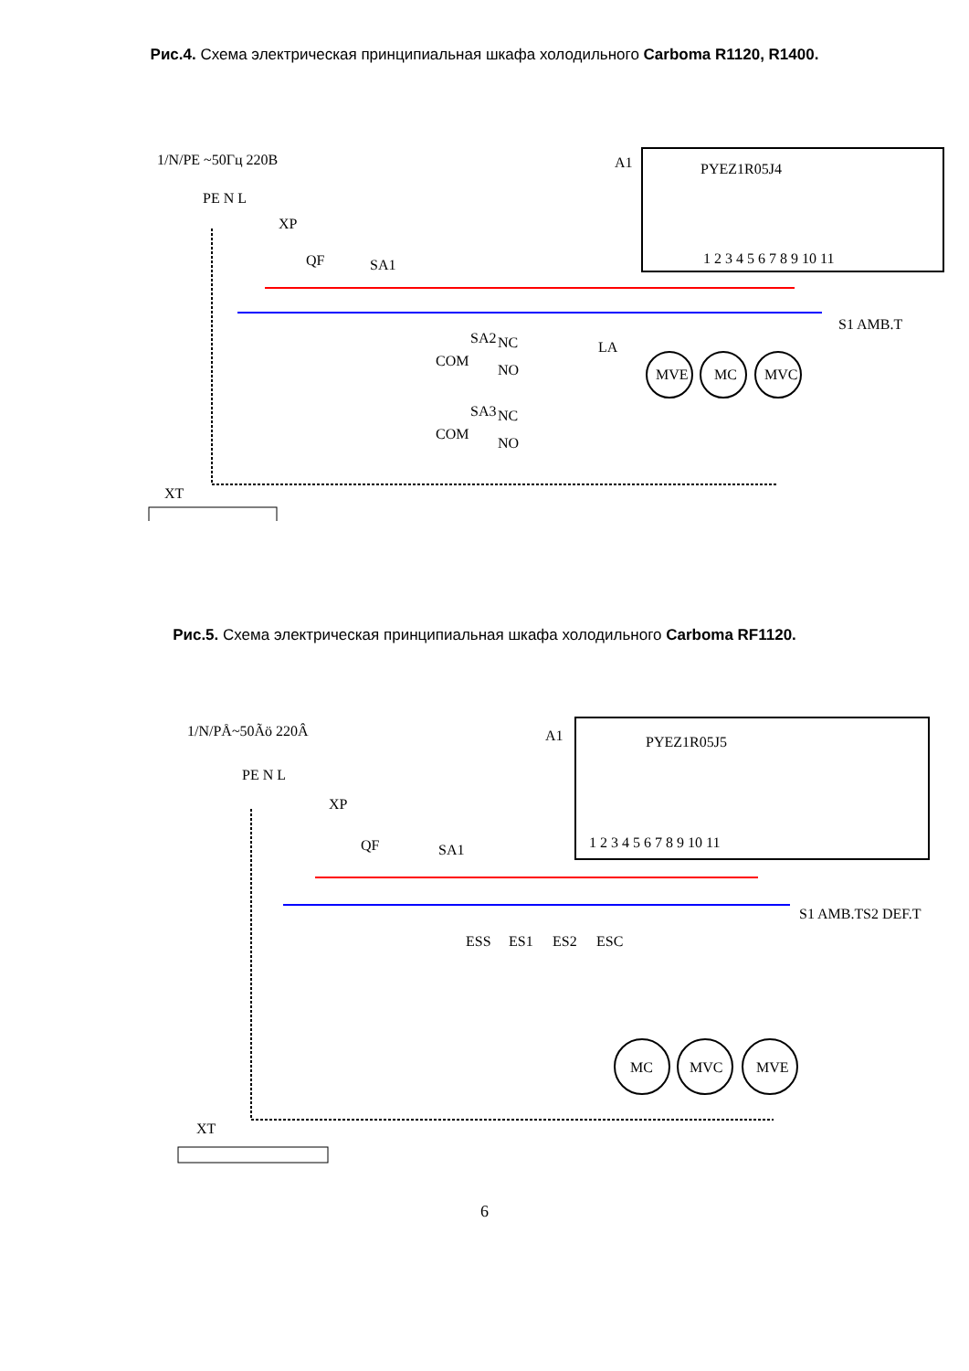Рис.4. Схема электрическая принципиальная шкафа холодильного Carboma R1120, R1400.
1/N/PE ~50Гц 220В
A1
PYEZ1R05J4
1 2 3 4 5 6 7 8 9 10 11
PE N L
XP
QF
SA1
SA2
SA3
COM
COM
NC
NO
NC
NO
LA
MVE
MC
MVC
S1 AMB.T
XT
Рис.5. Схема электрическая принципиальная шкафа холодильного Carboma RF1120.
1/N/PÅ~50Ãö 220Â
A1
PYEZ1R05J5
1 2 3 4 5 6 7 8 9 10 11
PE N L
XP
QF
SA1
ESS
ES1
ES2
ESC
S1 AMB.T
S2 DEF.T
MC
MVC
MVE
XT
6